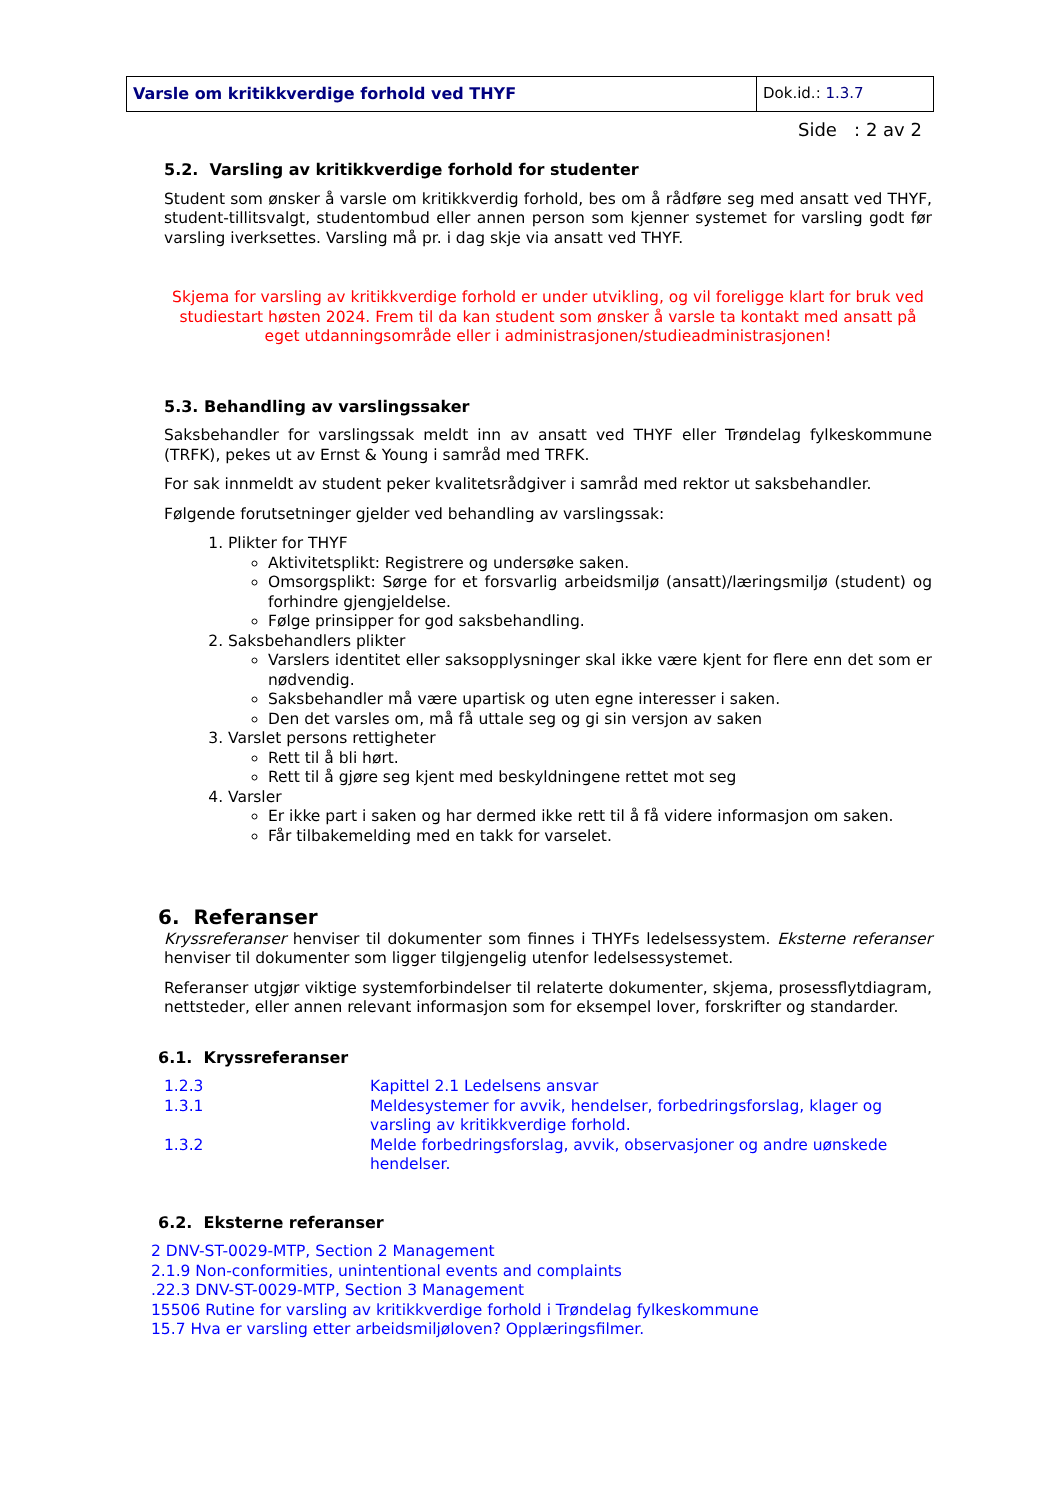| Varsle om kritikkverdige forhold ved THYF | Dok.id.: 1.3.7 |
Side : 2 av 2
5.2. Varsling av kritikkverdige forhold for studenter
Student som ønsker å varsle om kritikkverdig forhold, bes om å rådføre seg med ansatt ved THYF, student-tillitsvalgt, studentombud eller annen person som kjenner systemet for varsling godt før varsling iverksettes. Varsling må pr. i dag skje via ansatt ved THYF.
Skjema for varsling av kritikkverdige forhold er under utvikling, og vil foreligge klart for bruk ved studiestart høsten 2024. Frem til da kan student som ønsker å varsle ta kontakt med ansatt på eget utdanningsområde eller i administrasjonen/studieadministrasjonen!
5.3. Behandling av varslingssaker
Saksbehandler for varslingssak meldt inn av ansatt ved THYF eller Trøndelag fylkeskommune (TRFK), pekes ut av Ernst & Young i samråd med TRFK.
For sak innmeldt av student peker kvalitetsrådgiver i samråd med rektor ut saksbehandler.
Følgende forutsetninger gjelder ved behandling av varslingssak:
1. Plikter for THYF
Aktivitetsplikt: Registrere og undersøke saken.
Omsorgsplikt: Sørge for et forsvarlig arbeidsmiljø (ansatt)/læringsmiljø (student) og forhindre gjengjeldelse.
Følge prinsipper for god saksbehandling.
2. Saksbehandlers plikter
Varslers identitet eller saksopplysninger skal ikke være kjent for flere enn det som er nødvendig.
Saksbehandler må være upartisk og uten egne interesser i saken.
Den det varsles om, må få uttale seg og gi sin versjon av saken
3. Varslet persons rettigheter
Rett til å bli hørt.
Rett til å gjøre seg kjent med beskyldningene rettet mot seg
4. Varsler
Er ikke part i saken og har dermed ikke rett til å få videre informasjon om saken.
Får tilbakemelding med en takk for varselet.
6. Referanser
Kryssreferanser henviser til dokumenter som finnes i THYFs ledelsessystem. Eksterne referanser henviser til dokumenter som ligger tilgjengelig utenfor ledelsessystemet.
Referanser utgjør viktige systemforbindelser til relaterte dokumenter, skjema, prosessflytdiagram, nettsteder, eller annen relevant informasjon som for eksempel lover, forskrifter og standarder.
6.1. Kryssreferanser
| 1.2.3 | Kapittel 2.1 Ledelsens ansvar |
| 1.3.1 | Meldesystemer for avvik, hendelser, forbedringsforslag, klager og varsling av kritikkverdige forhold. |
| 1.3.2 | Melde forbedringsforslag, avvik, observasjoner og andre uønskede hendelser. |
6.2. Eksterne referanser
2 DNV-ST-0029-MTP, Section 2 Management
2.1.9 Non-conformities, unintentional events and complaints
.22.3 DNV-ST-0029-MTP, Section 3 Management
15506 Rutine for varsling av kritikkverdige forhold i Trøndelag fylkeskommune
15.7 Hva er varsling etter arbeidsmiljøloven? Opplæringsfilmer.